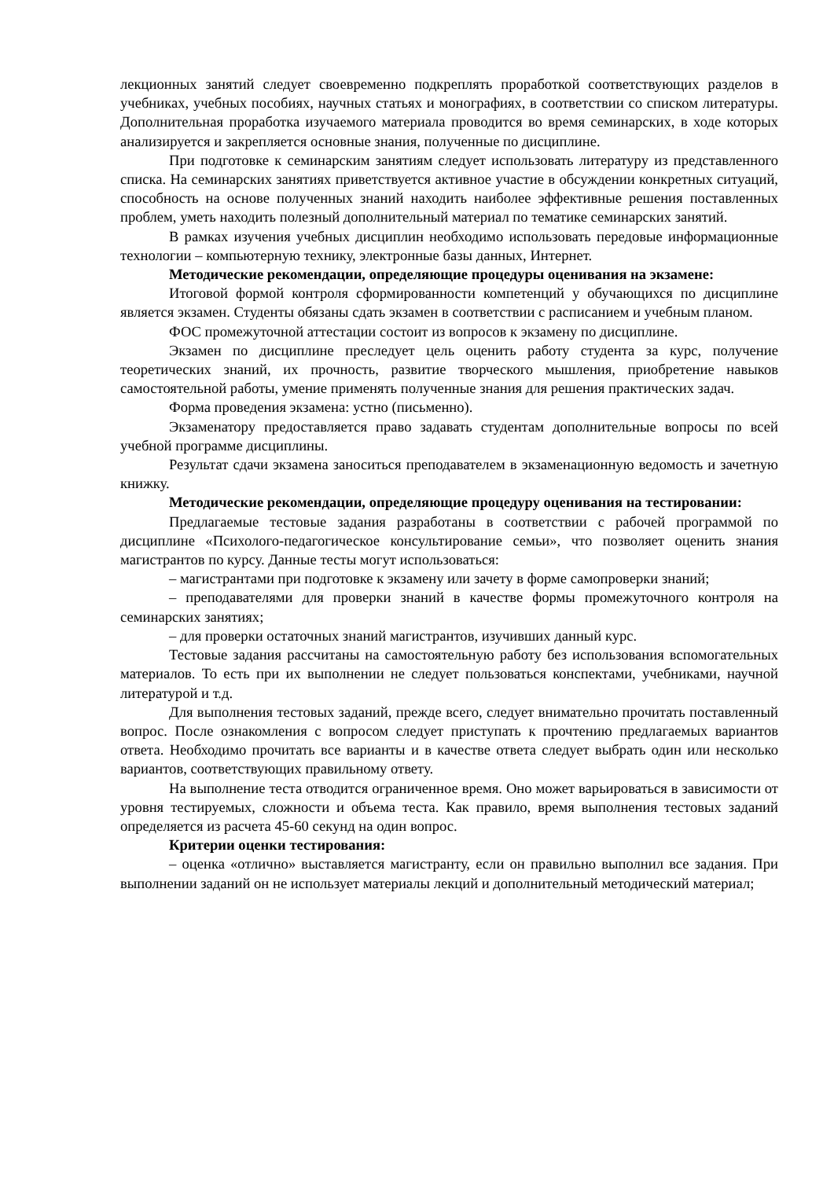лекционных занятий следует своевременно подкреплять проработкой соответствующих разделов в учебниках, учебных пособиях, научных статьях и монографиях, в соответствии со списком литературы. Дополнительная проработка изучаемого материала проводится во время семинарских, в ходе которых анализируется и закрепляется основные знания, полученные по дисциплине.
При подготовке к семинарским занятиям следует использовать литературу из представленного списка. На семинарских занятиях приветствуется активное участие в обсуждении конкретных ситуаций, способность на основе полученных знаний находить наиболее эффективные решения поставленных проблем, уметь находить полезный дополнительный материал по тематике семинарских занятий.
В рамках изучения учебных дисциплин необходимо использовать передовые информационные технологии – компьютерную технику, электронные базы данных, Интернет.
Методические рекомендации, определяющие процедуры оценивания на экзамене:
Итоговой формой контроля сформированности компетенций у обучающихся по дисциплине является экзамен. Студенты обязаны сдать экзамен в соответствии с расписанием и учебным планом.
ФОС промежуточной аттестации состоит из вопросов к экзамену по дисциплине.
Экзамен по дисциплине преследует цель оценить работу студента за курс, получение теоретических знаний, их прочность, развитие творческого мышления, приобретение навыков самостоятельной работы, умение применять полученные знания для решения практических задач.
Форма проведения экзамена: устно (письменно).
Экзаменатору предоставляется право задавать студентам дополнительные вопросы по всей учебной программе дисциплины.
Результат сдачи экзамена заноситься преподавателем в экзаменационную ведомость и зачетную книжку.
Методические рекомендации, определяющие процедуру оценивания на тестировании:
Предлагаемые тестовые задания разработаны в соответствии с рабочей программой по дисциплине «Психолого-педагогическое консультирование семьи», что позволяет оценить знания магистрантов по курсу. Данные тесты могут использоваться:
– магистрантами при подготовке к экзамену или зачету в форме самопроверки знаний;
– преподавателями для проверки знаний в качестве формы промежуточного контроля на семинарских занятиях;
– для проверки остаточных знаний магистрантов, изучивших данный курс.
Тестовые задания рассчитаны на самостоятельную работу без использования вспомогательных материалов. То есть при их выполнении не следует пользоваться конспектами, учебниками, научной литературой и т.д.
Для выполнения тестовых заданий, прежде всего, следует внимательно прочитать поставленный вопрос. После ознакомления с вопросом следует приступать к прочтению предлагаемых вариантов ответа. Необходимо прочитать все варианты и в качестве ответа следует выбрать один или несколько вариантов, соответствующих правильному ответу.
На выполнение теста отводится ограниченное время. Оно может варьироваться в зависимости от уровня тестируемых, сложности и объема теста. Как правило, время выполнения тестовых заданий определяется из расчета 45-60 секунд на один вопрос.
Критерии оценки тестирования:
– оценка «отлично» выставляется магистранту, если он правильно выполнил все задания. При выполнении заданий он не использует материалы лекций и дополнительный методический материал;